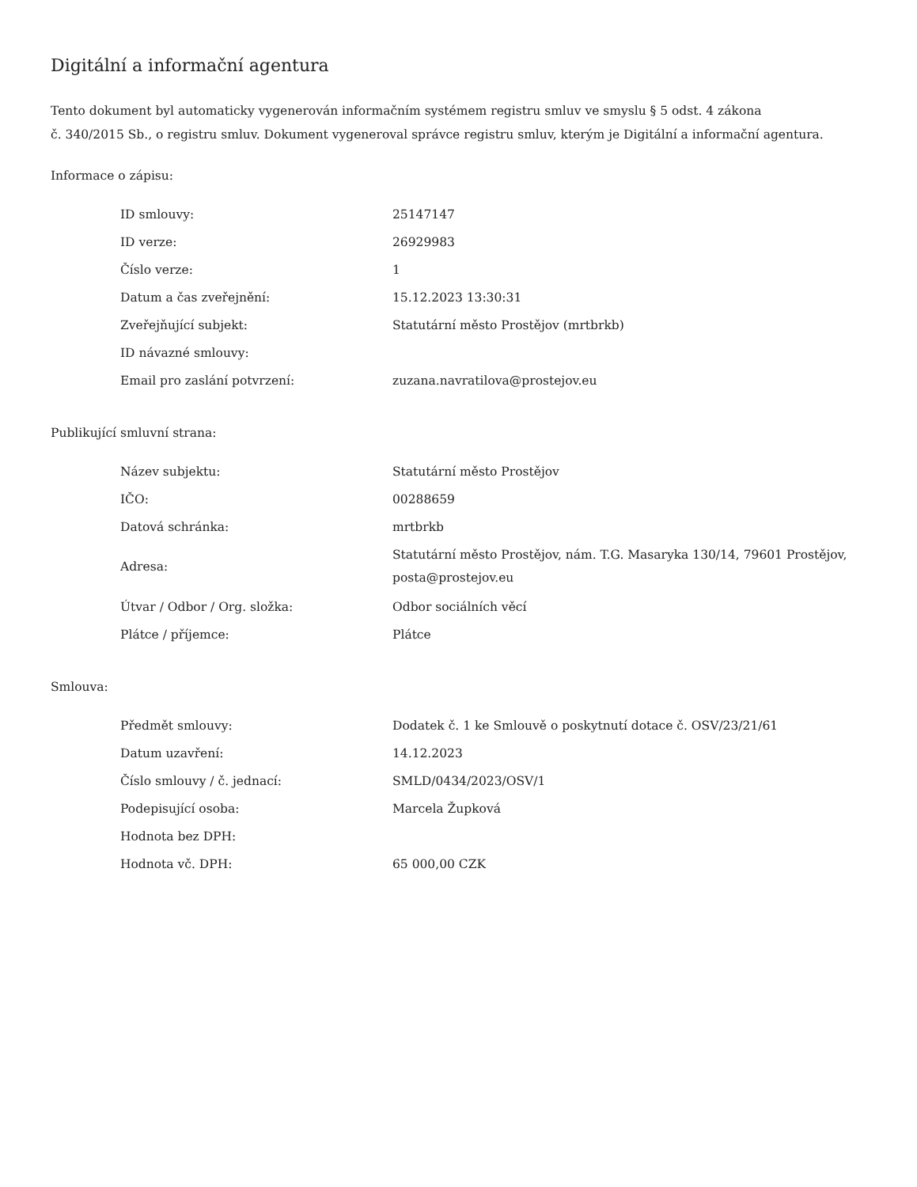Digitální a informační agentura
Tento dokument byl automaticky vygenerován informačním systémem registru smluv ve smyslu § 5 odst. 4 zákona
č. 340/2015 Sb., o registru smluv. Dokument vygeneroval správce registru smluv, kterým je Digitální a informační agentura.
Informace o zápisu:
| ID smlouvy: | 25147147 |
| ID verze: | 26929983 |
| Číslo verze: | 1 |
| Datum a čas zveřejnění: | 15.12.2023 13:30:31 |
| Zveřejňující subjekt: | Statutární město Prostějov (mrtbrkb) |
| ID návazné smlouvy: | |
| Email pro zaslání potvrzení: | zuzana.navratilova@prostejov.eu |
Publikující smluvní strana:
| Název subjektu: | Statutární město Prostějov |
| IČO: | 00288659 |
| Datová schránka: | mrtbrkb |
| Adresa: | Statutární město Prostějov, nám. T.G. Masaryka 130/14, 79601 Prostějov, posta@prostejov.eu |
| Útvar / Odbor / Org. složka: | Odbor sociálních věcí |
| Plátce / příjemce: | Plátce |
Smlouva:
| Předmět smlouvy: | Dodatek č. 1 ke Smlouvě o poskytnutí dotace č. OSV/23/21/61 |
| Datum uzavření: | 14.12.2023 |
| Číslo smlouvy / č. jednací: | SMLD/0434/2023/OSV/1 |
| Podepisující osoba: | Marcela Župková |
| Hodnota bez DPH: | |
| Hodnota vč. DPH: | 65 000,00 CZK |